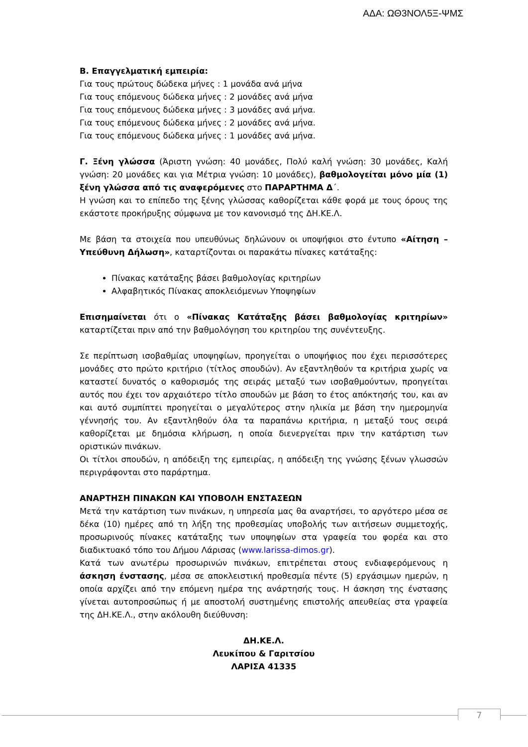ΑΔΑ: ΩΘ3ΝΟΛ5Ξ-ΨΜΣ
Β. Επαγγελματική εμπειρία:
Για τους πρώτους δώδεκα μήνες : 1 μονάδα ανά μήνα
Για τους επόμενους δώδεκα μήνες : 2 μονάδες ανά μήνα
Για τους επόμενους δώδεκα μήνες : 3 μονάδες ανά μήνα.
Για τους επόμενους δώδεκα μήνες : 2 μονάδες ανά μήνα.
Για τους επόμενους δώδεκα μήνες : 1 μονάδες ανά μήνα.
Γ. Ξένη γλώσσα (Άριστη γνώση: 40 μονάδες, Πολύ καλή γνώση: 30 μονάδες, Καλή γνώση: 20 μονάδες και για Μέτρια γνώση: 10 μονάδες), βαθμολογείται μόνο μία (1) ξένη γλώσσα από τις αναφερόμενες στο ΠΑΡΑΡΤΗΜΑ Δ΄.
Η γνώση και το επίπεδο της ξένης γλώσσας καθορίζεται κάθε φορά με τους όρους της εκάστοτε προκήρυξης σύμφωνα με τον κανονισμό της ΔΗ.ΚΕ.Λ.
Με βάση τα στοιχεία που υπευθύνως δηλώνουν οι υποψήφιοι στο έντυπο «Αίτηση – Υπεύθυνη Δήλωση», καταρτίζονται οι παρακάτω πίνακες κατάταξης:
Πίνακας κατάταξης βάσει βαθμολογίας κριτηρίων
Αλφαβητικός Πίνακας αποκλειόμενων Υποψηφίων
Επισημαίνεται ότι ο «Πίνακας Κατάταξης βάσει βαθμολογίας κριτηρίων» καταρτίζεται πριν από την βαθμολόγηση του κριτηρίου της συνέντευξης.
Σε περίπτωση ισοβαθμίας υποψηφίων, προηγείται ο υποψήφιος που έχει περισσότερες μονάδες στο πρώτο κριτήριο (τίτλος σπουδών). Αν εξαντληθούν τα κριτήρια χωρίς να καταστεί δυνατός ο καθορισμός της σειράς μεταξύ των ισοβαθμούντων, προηγείται αυτός που έχει τον αρχαιότερο τίτλο σπουδών με βάση το έτος απόκτησής του, και αν και αυτό συμπίπτει προηγείται ο μεγαλύτερος στην ηλικία με βάση την ημερομηνία γέννησής του. Αν εξαντληθούν όλα τα παραπάνω κριτήρια, η μεταξύ τους σειρά καθορίζεται με δημόσια κλήρωση, η οποία διενεργείται πριν την κατάρτιση των οριστικών πινάκων.
Οι τίτλοι σπουδών, η απόδειξη της εμπειρίας, η απόδειξη της γνώσης ξένων γλωσσών περιγράφονται στο παράρτημα.
ΑΝΑΡΤΗΣΗ ΠΙΝΑΚΩΝ ΚΑΙ ΥΠΟΒΟΛΗ ΕΝΣΤΑΣΕΩΝ
Μετά την κατάρτιση των πινάκων, η υπηρεσία μας θα αναρτήσει, το αργότερο μέσα σε δέκα (10) ημέρες από τη λήξη της προθεσμίας υποβολής των αιτήσεων συμμετοχής, προσωρινούς πίνακες κατάταξης των υποψηφίων στα γραφεία του φορέα και στο διαδικτυακό τόπο του Δήμου Λάρισας (www.larissa-dimos.gr).
Κατά των ανωτέρω προσωρινών πινάκων, επιτρέπεται στους ενδιαφερόμενους η άσκηση ένστασης, μέσα σε αποκλειστική προθεσμία πέντε (5) εργάσιμων ημερών, η οποία αρχίζει από την επόμενη ημέρα της ανάρτησής τους. Η άσκηση της ένστασης γίνεται αυτοπροσώπως ή με αποστολή συστημένης επιστολής απευθείας στα γραφεία της ΔΗ.ΚΕ.Λ., στην ακόλουθη διεύθυνση:
ΔΗ.ΚΕ.Λ.
Λευκίπου & Γαριτσίου
ΛΑΡΙΣΑ 41335
7